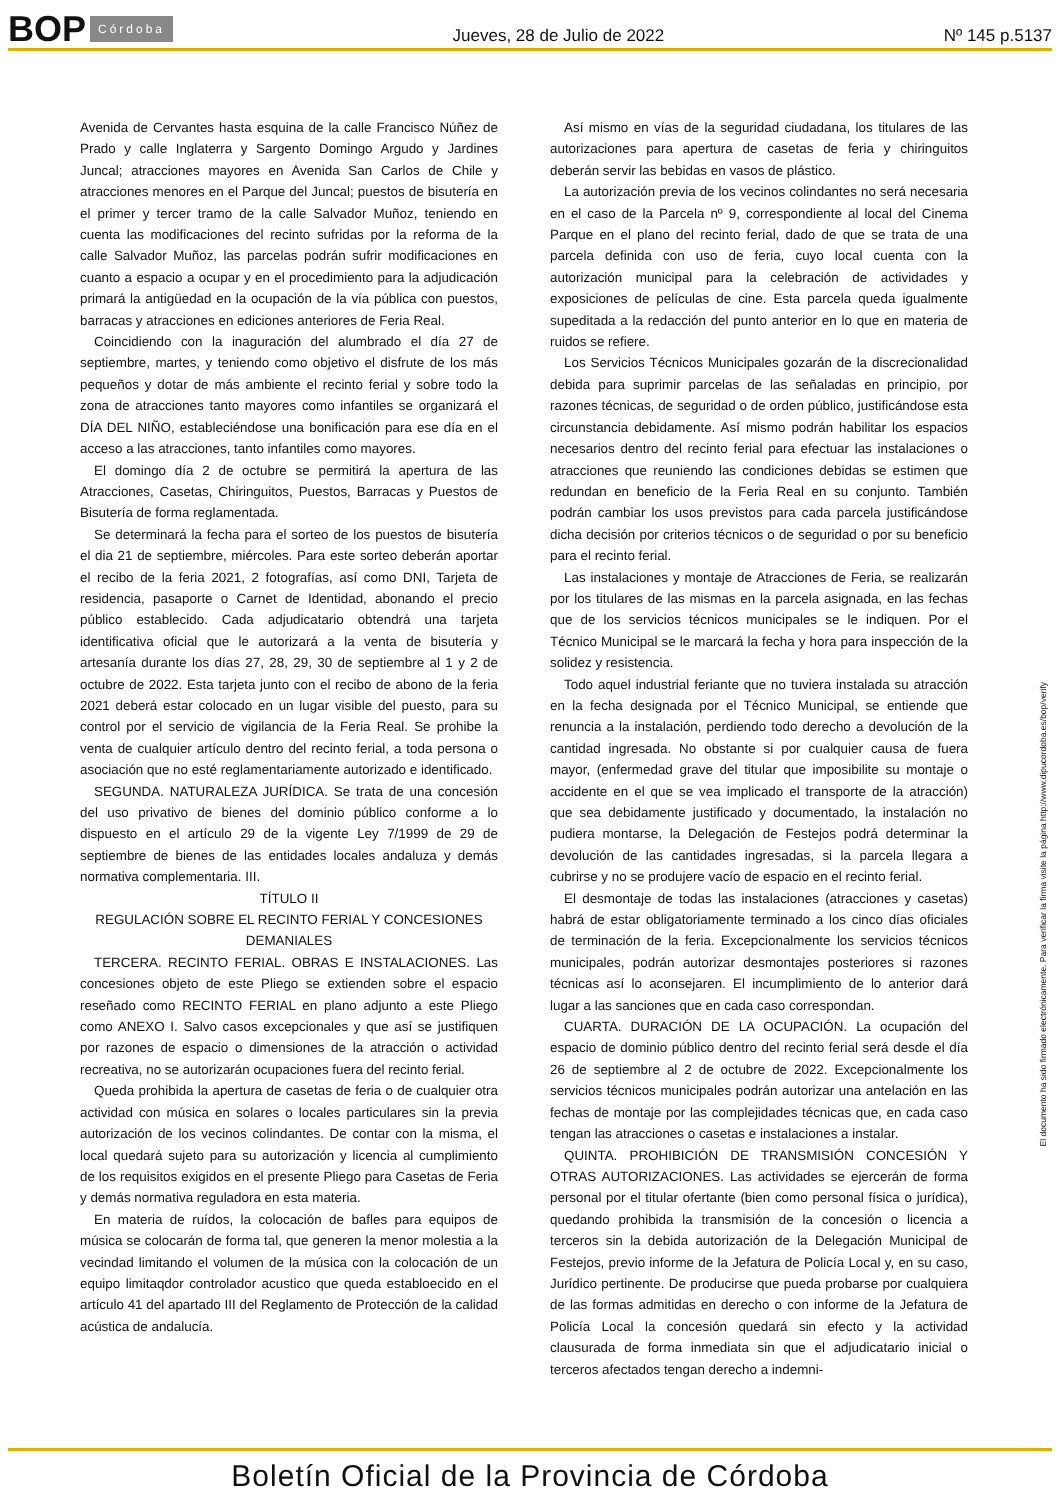BOP Córdoba Jueves, 28 de Julio de 2022 Nº 145 p.5137
Avenida de Cervantes hasta esquina de la calle Francisco Núñez de Prado y calle Inglaterra y Sargento Domingo Argudo y Jardines Juncal; atracciones mayores en Avenida San Carlos de Chile y atracciones menores en el Parque del Juncal; puestos de bisutería en el primer y tercer tramo de la calle Salvador Muñoz, teniendo en cuenta las modificaciones del recinto sufridas por la reforma de la calle Salvador Muñoz, las parcelas podrán sufrir modificaciones en cuanto a espacio a ocupar y en el procedimiento para la adjudicación primará la antigüedad en la ocupación de la vía pública con puestos, barracas y atracciones en ediciones anteriores de Feria Real.
Coincidiendo con la inaguración del alumbrado el día 27 de septiembre, martes, y teniendo como objetivo el disfrute de los más pequeños y dotar de más ambiente el recinto ferial y sobre todo la zona de atracciones tanto mayores como infantiles se organizará el DÍA DEL NIÑO, estableciéndose una bonificación para ese día en el acceso a las atracciones, tanto infantiles como mayores.
El domingo día 2 de octubre se permitirá la apertura de las Atracciones, Casetas, Chiringuitos, Puestos, Barracas y Puestos de Bisutería de forma reglamentada.
Se determinará la fecha para el sorteo de los puestos de bisutería el dia 21 de septiembre, miércoles. Para este sorteo deberán aportar el recibo de la feria 2021, 2 fotografías, así como DNI, Tarjeta de residencia, pasaporte o Carnet de Identidad, abonando el precio público establecido. Cada adjudicatario obtendrá una tarjeta identificativa oficial que le autorizará a la venta de bisutería y artesanía durante los días 27, 28, 29, 30 de septiembre al 1 y 2 de octubre de 2022. Esta tarjeta junto con el recibo de abono de la feria 2021 deberá estar colocado en un lugar visible del puesto, para su control por el servicio de vigilancia de la Feria Real. Se prohibe la venta de cualquier artículo dentro del recinto ferial, a toda persona o asociación que no esté reglamentariamente autorizado e identificado.
SEGUNDA. NATURALEZA JURÍDICA. Se trata de una concesión del uso privativo de bienes del dominio público conforme a lo dispuesto en el artículo 29 de la vigente Ley 7/1999 de 29 de septiembre de bienes de las entidades locales andaluza y demás normativa complementaria. III.
TÍTULO II
REGULACIÓN SOBRE EL RECINTO FERIAL Y CONCESIONES DEMANIALES
TERCERA. RECINTO FERIAL. OBRAS E INSTALACIONES. Las concesiones objeto de este Pliego se extienden sobre el espacio reseñado como RECINTO FERIAL en plano adjunto a este Pliego como ANEXO I. Salvo casos excepcionales y que así se justifiquen por razones de espacio o dimensiones de la atracción o actividad recreativa, no se autorizarán ocupaciones fuera del recinto ferial.
Queda prohibida la apertura de casetas de feria o de cualquier otra actividad con música en solares o locales particulares sin la previa autorización de los vecinos colindantes. De contar con la misma, el local quedará sujeto para su autorización y licencia al cumplimiento de los requisitos exigidos en el presente Pliego para Casetas de Feria y demás normativa reguladora en esta materia.
En materia de ruídos, la colocación de bafles para equipos de música se colocarán de forma tal, que generen la menor molestia a la vecindad limitando el volumen de la música con la colocación de un equipo limitaqdor controlador acustico que queda establoecido en el artículo 41 del apartado III del Reglamento de Protección de la calidad acústica de andalucía.
Así mismo en vías de la seguridad ciudadana, los titulares de las autorizaciones para apertura de casetas de feria y chiringuitos deberán servir las bebidas en vasos de plástico.
La autorización previa de los vecinos colindantes no será necesaria en el caso de la Parcela nº 9, correspondiente al local del Cinema Parque en el plano del recinto ferial, dado de que se trata de una parcela definida con uso de feria, cuyo local cuenta con la autorización municipal para la celebración de actividades y exposiciones de películas de cine. Esta parcela queda igualmente supeditada a la redacción del punto anterior en lo que en materia de ruidos se refiere.
Los Servicios Técnicos Municipales gozarán de la discrecionalidad debida para suprimir parcelas de las señaladas en principio, por razones técnicas, de seguridad o de orden público, justificándose esta circunstancia debidamente. Así mismo podrán habilitar los espacios necesarios dentro del recinto ferial para efectuar las instalaciones o atracciones que reuniendo las condiciones debidas se estimen que redundan en beneficio de la Feria Real en su conjunto. También podrán cambiar los usos previstos para cada parcela justificándose dicha decisión por criterios técnicos o de seguridad o por su beneficio para el recinto ferial.
Las instalaciones y montaje de Atracciones de Feria, se realizarán por los titulares de las mismas en la parcela asignada, en las fechas que de los servicios técnicos municipales se le indiquen. Por el Técnico Municipal se le marcará la fecha y hora para inspección de la solidez y resistencia.
Todo aquel industrial feriante que no tuviera instalada su atracción en la fecha designada por el Técnico Municipal, se entiende que renuncia a la instalación, perdiendo todo derecho a devolución de la cantidad ingresada. No obstante si por cualquier causa de fuera mayor, (enfermedad grave del titular que imposibilite su montaje o accidente en el que se vea implicado el transporte de la atracción) que sea debidamente justificado y documentado, la instalación no pudiera montarse, la Delegación de Festejos podrá determinar la devolución de las cantidades ingresadas, si la parcela llegara a cubrirse y no se produjere vacío de espacio en el recinto ferial.
El desmontaje de todas las instalaciones (atracciones y casetas) habrá de estar obligatoriamente terminado a los cinco días oficiales de terminación de la feria. Excepcionalmente los servicios técnicos municipales, podrán autorizar desmontajes posteriores si razones técnicas así lo aconsejaren. El incumplimiento de lo anterior dará lugar a las sanciones que en cada caso correspondan.
CUARTA. DURACIÓN DE LA OCUPACIÓN. La ocupación del espacio de dominio público dentro del recinto ferial será desde el día 26 de septiembre al 2 de octubre de 2022. Excepcionalmente los servicios técnicos municipales podrán autorizar una antelación en las fechas de montaje por las complejidades técnicas que, en cada caso tengan las atracciones o casetas e instalaciones a instalar.
QUINTA. PROHIBICIÓN DE TRANSMISIÓN CONCESIÓN Y OTRAS AUTORIZACIONES. Las actividades se ejercerán de forma personal por el titular ofertante (bien como personal física o jurídica), quedando prohibida la transmisión de la concesión o licencia a terceros sin la debida autorización de la Delegación Municipal de Festejos, previo informe de la Jefatura de Policía Local y, en su caso, Jurídico pertinente. De producirse que pueda probarse por cualquiera de las formas admitidas en derecho o con informe de la Jefatura de Policía Local la concesión quedará sin efecto y la actividad clausurada de forma inmediata sin que el adjudicatario inicial o terceros afectados tengan derecho a indemni-
El documento ha sido firmado electrónicamente. Para verificar la firma visite la página http://www.dipucordoba.es/bop/verify
Boletín Oficial de la Provincia de Córdoba